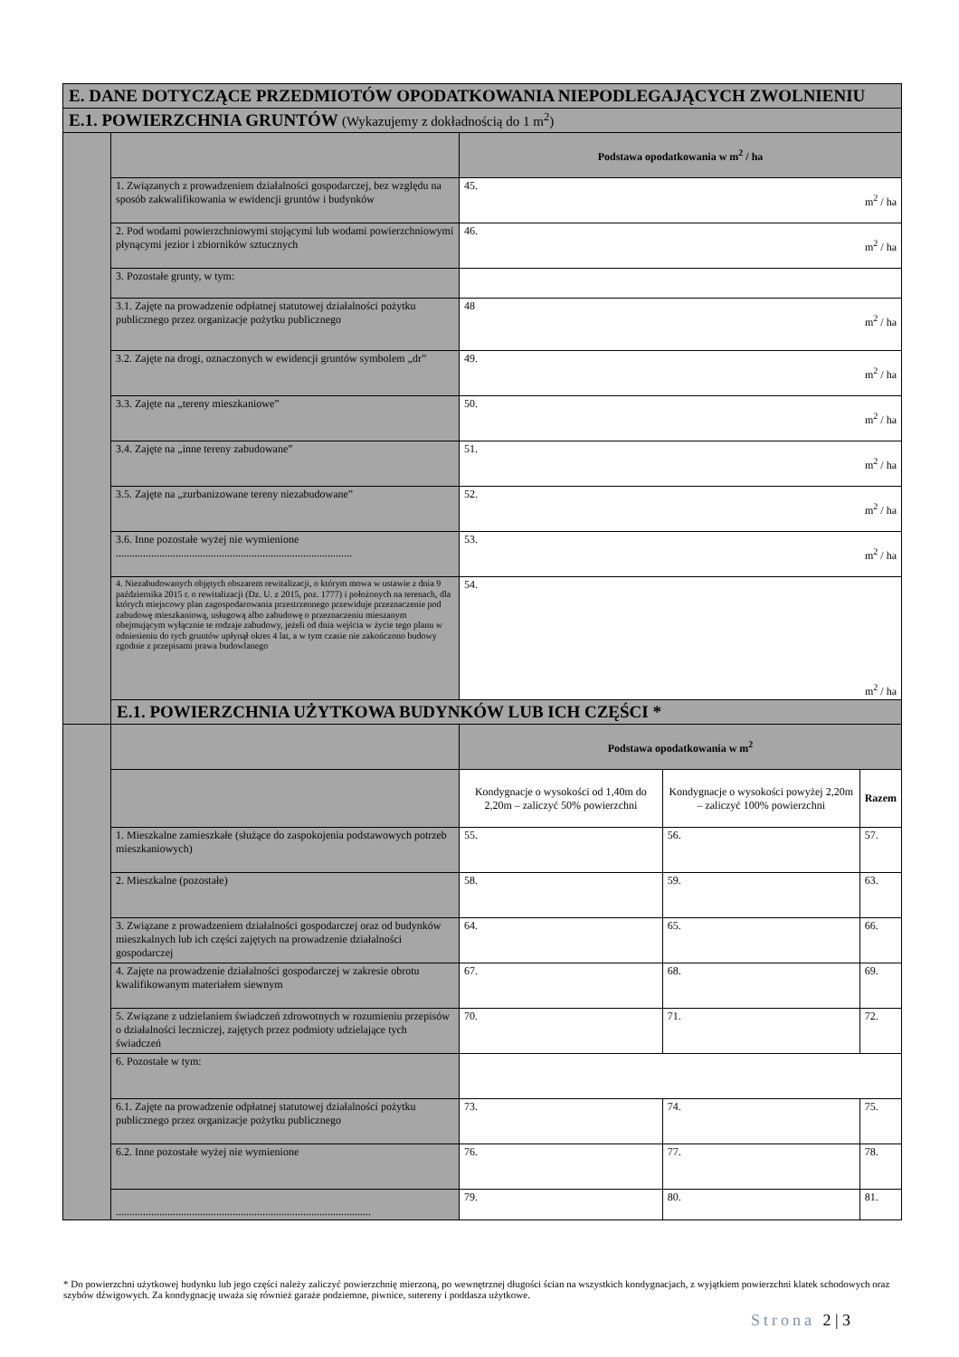| E. DANE DOTYCZĄCE PRZEDMIOTÓW OPODATKOWANIA NIEPODLEGAJĄCYCH ZWOLNIENIU | | | | |
| --- | --- | --- | --- | --- |
| E.1. POWIERZCHNIA GRUNTÓW (Wykazujemy z dokładnością do 1 m<sup>2</sup>) | | | | |
| | | Podstawa opodatkowania w m<sup>2</sup> / ha | | |
| | 1. Związanych z prowadzeniem działalności gospodarczej, bez względu na sposób zakwalifikowania w ewidencji gruntów i budynków | 45. m<sup>2</sup> / ha | | |
| | 2. Pod wodami powierzchniowymi stojącymi lub wodami powierzchniowymi płynącymi jezior i zbiorników sztucznych | 46. m<sup>2</sup> / ha | | |
| | 3. Pozostałe grunty, w tym: | | | |
| | 3.1. Zajęte na prowadzenie odpłatnej statutowej działalności pożytku publicznego przez organizacje pożytku publicznego | 48 m<sup>2</sup> / ha | | |
| | 3.2. Zajęte na drogi, oznaczonych w ewidencji gruntów symbolem „dr” | 49. m<sup>2</sup> / ha | | |
| | 3.3. Zajęte na „tereny mieszkaniowe” | 50. m<sup>2</sup> / ha | | |
| | 3.4. Zajęte na „inne tereny zabudowane” | 51. m<sup>2</sup> / ha | | |
| | 3.5. Zajęte na „zurbanizowane tereny niezabudowane” | 52. m<sup>2</sup> / ha | | |
| | 3.6. Inne pozostałe wyżej nie wymienione ....................................................................................... | 53. m<sup>2</sup> / ha | | |
| | 4. Niezabudowanych objętych obszarem rewitalizacji, o którym mowa w ustawie z dnia 9 października 2015 r. o rewitalizacji (Dz. U. z 2015, poz. 1777) i położonych na terenach, dla których miejscowy plan zagospodarowania przestrzennego przewiduje przeznaczenie pod zabudowę mieszkaniową, usługową albo zabudowę o przeznaczeniu mieszanym obejmującym wyłącznie te rodzaje zabudowy, jeżeli od dnia wejścia w życie tego planu w odniesieniu do tych gruntów upłynął okres 4 lat, a w tym czasie nie zakończono budowy zgodnie z przepisami prawa budowlanego | 54. m<sup>2</sup> / ha | | |
| | E.1. POWIERZCHNIA UŻYTKOWA BUDYNKÓW LUB ICH CZĘŚCI * | | | |
| | | Podstawa opodatkowania w m<sup>2</sup> | | |
| | | Kondygnacje o wysokości od 1,40m do 2,20m – zaliczyć 50% powierzchni | Kondygnacje o wysokości powyżej 2,20m – zaliczyć 100% powierzchni | Razem |
| | 1. Mieszkalne zamieszkałe (służące do zaspokojenia podstawowych potrzeb mieszkaniowych) | 55. | 56. | 57. |
| | 2. Mieszkalne (pozostałe) | 58. | 59. | 63. |
| | 3. Związane z prowadzeniem działalności gospodarczej oraz od budynków mieszkalnych lub ich części zajętych na prowadzenie działalności gospodarczej | 64. | 65. | 66. |
| | 4. Zajęte na prowadzenie działalności gospodarczej w zakresie obrotu kwalifikowanym materiałem siewnym | 67. | 68. | 69. |
| | 5. Związane z udzielaniem świadczeń zdrowotnych w rozumieniu przepisów o działalności leczniczej, zajętych przez podmioty udzielające tych świadczeń | 70. | 71. | 72. |
| | 6. Pozostałe w tym: | | | |
| | 6.1. Zajęte na prowadzenie odpłatnej statutowej działalności pożytku publicznego przez organizacje pożytku publicznego | 73. | 74. | 75. |
| | 6.2. Inne pozostałe wyżej nie wymienione | 76. | 77. | 78. |
| | .............................................................................................. | 79. | 80. | 81. |
* Do powierzchni użytkowej budynku lub jego części należy zaliczyć powierzchnię mierzoną, po wewnętrznej długości ścian na wszystkich kondygnacjach, z wyjątkiem powierzchni klatek schodowych oraz szybów dźwigowych. Za kondygnację uważa się również garaże podziemne, piwnice, sutereny i poddasza użytkowe.
Strona 2 | 3